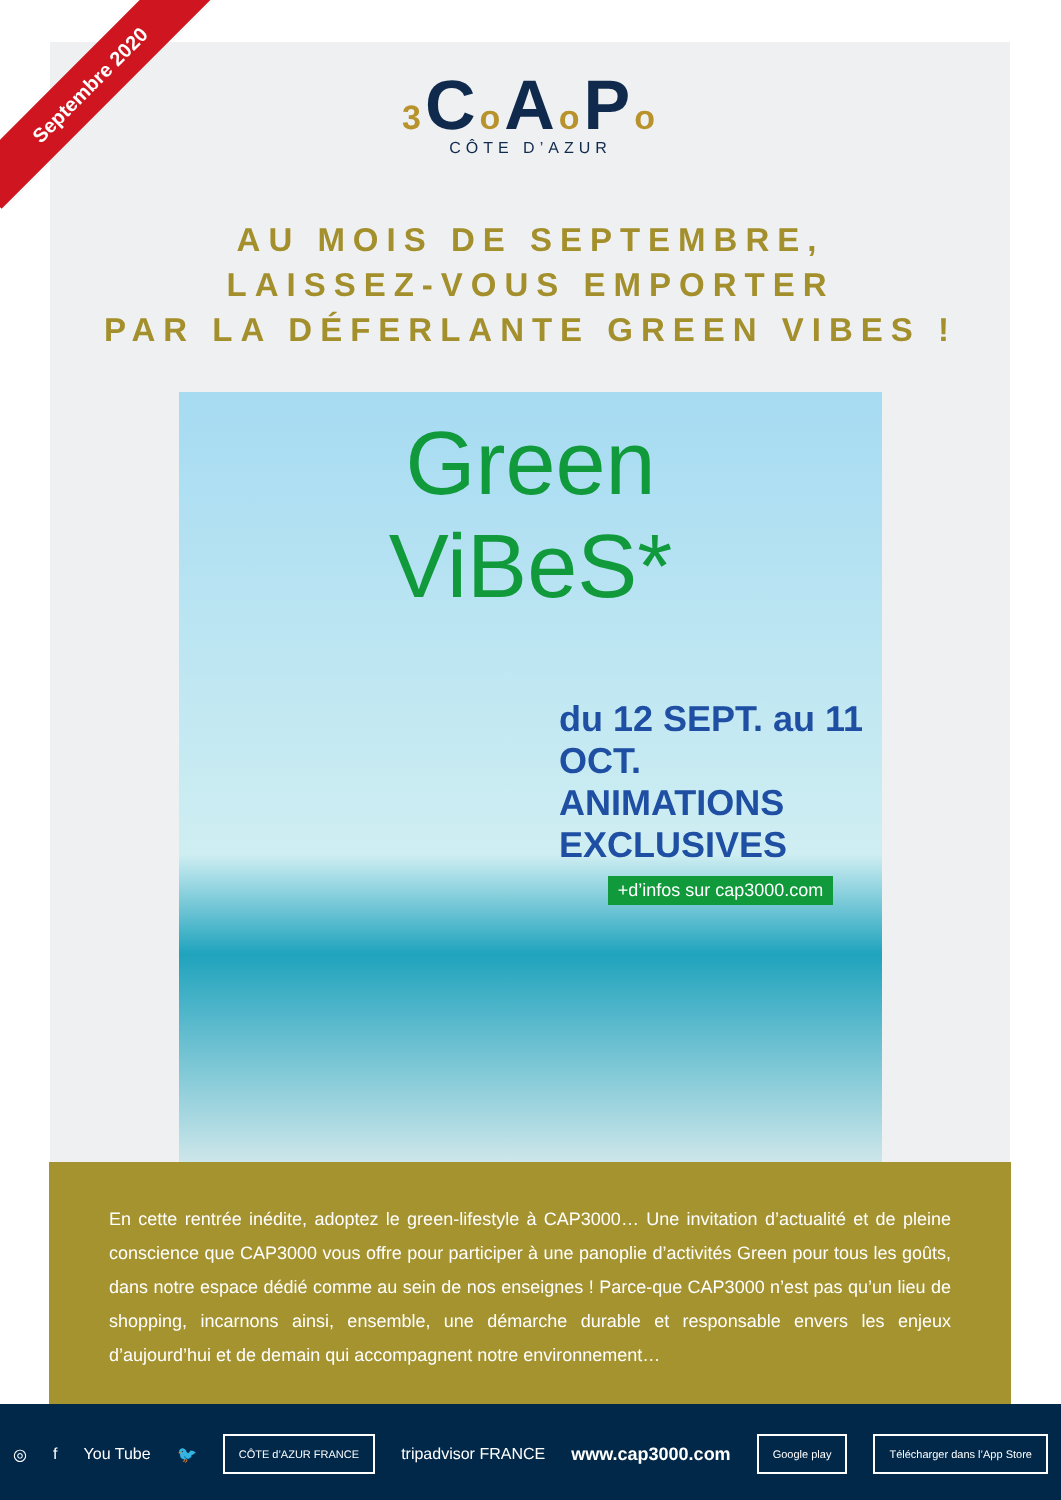Septembre 2020
3 Co Ao Po
CÔTE D’AZUR
AU MOIS DE SEPTEMBRE,
LAISSEZ-VOUS EMPORTER
PAR LA DÉFERLANTE GREEN VIBES !
Green
ViBeS*
du 12 SEPT. au 11 OCT.
ANIMATIONS
EXCLUSIVES
+d’infos sur cap3000.com
En cette rentrée inédite, adoptez le green-lifestyle à CAP3000… Une invitation d’actualité et de pleine conscience que CAP3000 vous offre pour participer à une panoplie d’activités Green pour tous les goûts, dans notre espace dédié comme au sein de nos enseignes ! Parce-que CAP3000 n’est pas qu’un lieu de shopping, incarnons ainsi, ensemble, une démarche durable et responsable envers les enjeux d’aujourd’hui et de demain qui accompagnent notre environnement…
◎ f You Tube 🐦 CÔTE d’AZUR FRANCE tripadvisor FRANCE www.cap3000.com Google play Télécharger dans l’App Store